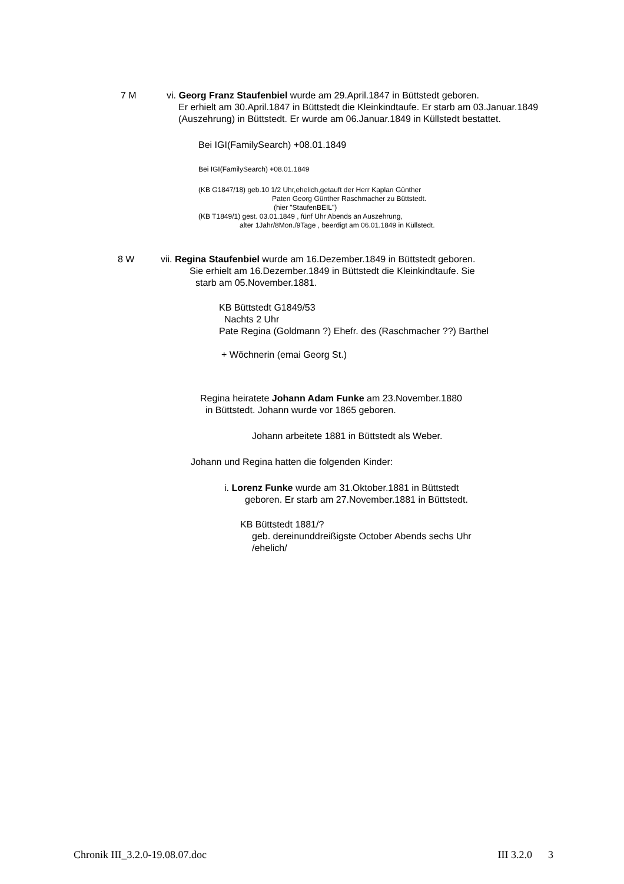7 M
vi. Georg Franz Staufenbiel wurde am 29.April.1847 in Büttstedt geboren.
Er erhielt am 30.April.1847 in Büttstedt die Kleinkindtaufe. Er starb am 03.Januar.1849 (Auszehrung) in Büttstedt. Er wurde am 06.Januar.1849 in Küllstedt bestattet.
Bei IGI(FamilySearch) +08.01.1849
Bei IGI(FamilySearch) +08.01.1849
(KB G1847/18) geb.10 1/2 Uhr,ehelich,getauft der Herr Kaplan Günther
Paten Georg Günther Raschmacher zu Büttstedt.
(hier "StaufenBEIL")
(KB T1849/1) gest. 03.01.1849 , fünf Uhr Abends an Auszehrung,
alter 1Jahr/8Mon./9Tage , beerdigt am 06.01.1849 in Küllstedt.
8 W vii. Regina Staufenbiel wurde am 16.Dezember.1849 in Büttstedt geboren.
Sie erhielt am 16.Dezember.1849 in Büttstedt die Kleinkindtaufe. Sie
starb am 05.November.1881.
KB Büttstedt G1849/53
Nachts 2 Uhr
Pate Regina (Goldmann ?) Ehefr. des (Raschmacher ??) Barthel
+ Wöchnerin (emai Georg St.)
Regina heiratete Johann Adam Funke am 23.November.1880
in Büttstedt. Johann wurde vor 1865 geboren.
Johann arbeitete 1881 in Büttstedt als Weber.
Johann und Regina hatten die folgenden Kinder:
i. Lorenz Funke wurde am 31.Oktober.1881 in Büttstedt
geboren. Er starb am 27.November.1881 in Büttstedt.
KB Büttstedt 1881/?
geb. dereinunddreißigste October Abends sechs Uhr
/ehelich/
Chronik III_3.2.0-19.08.07.doc III 3.2.0 3